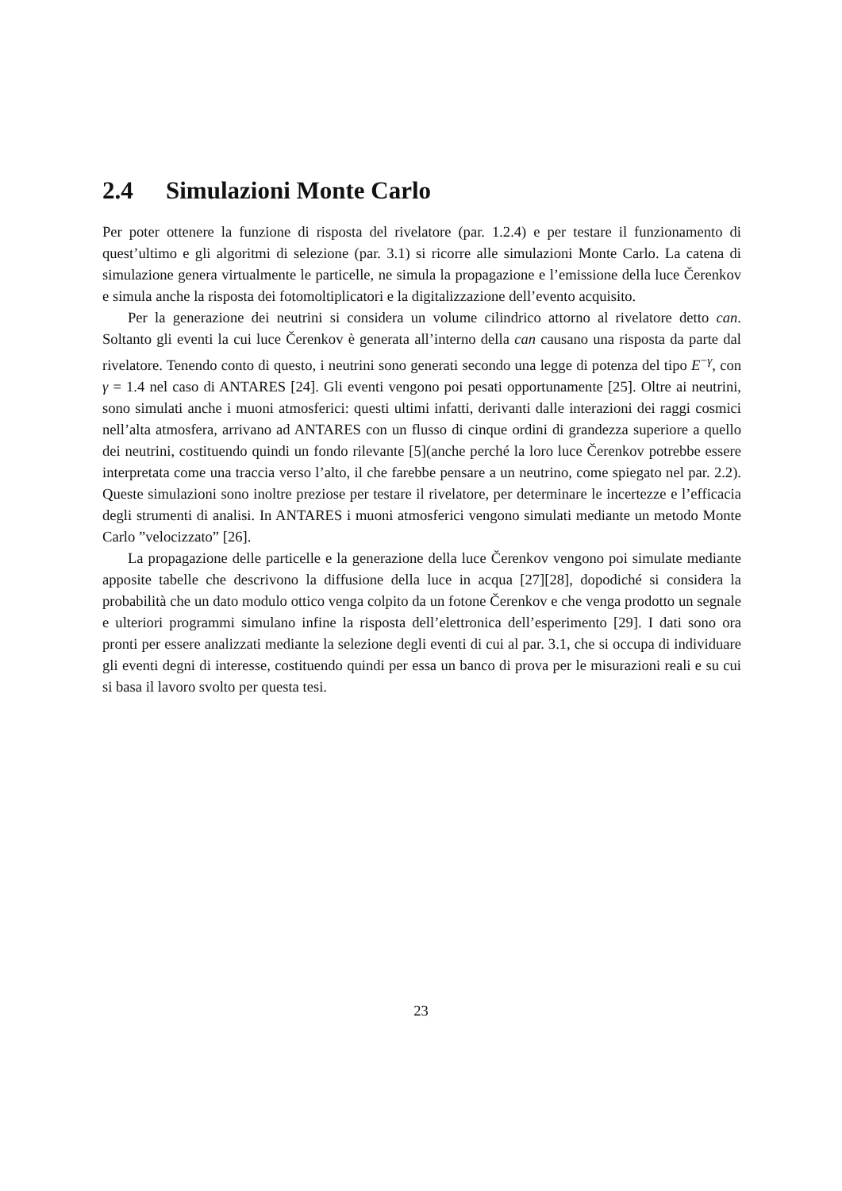2.4 Simulazioni Monte Carlo
Per poter ottenere la funzione di risposta del rivelatore (par. 1.2.4) e per testare il funzionamento di quest’ultimo e gli algoritmi di selezione (par. 3.1) si ricorre alle simulazioni Monte Carlo. La catena di simulazione genera virtualmente le particelle, ne simula la propagazione e l’emissione della luce Čerenkov e simula anche la risposta dei fotomoltiplicatori e la digitalizzazione dell’evento acquisito.
Per la generazione dei neutrini si considera un volume cilindrico attorno al rivelatore detto can. Soltanto gli eventi la cui luce Čerenkov è generata all’interno della can causano una risposta da parte dal rivelatore. Tenendo conto di questo, i neutrini sono generati secondo una legge di potenza del tipo E<sup>−γ</sup>, con γ = 1.4 nel caso di ANTARES [24]. Gli eventi vengono poi pesati opportunamente [25]. Oltre ai neutrini, sono simulati anche i muoni atmosferici: questi ultimi infatti, derivanti dalle interazioni dei raggi cosmici nell’alta atmosfera, arrivano ad ANTARES con un flusso di cinque ordini di grandezza superiore a quello dei neutrini, costituendo quindi un fondo rilevante [5](anche perché la loro luce Čerenkov potrebbe essere interpretata come una traccia verso l’alto, il che farebbe pensare a un neutrino, come spiegato nel par. 2.2). Queste simulazioni sono inoltre preziose per testare il rivelatore, per determinare le incertezze e l’efficacia degli strumenti di analisi. In ANTARES i muoni atmosferici vengono simulati mediante un metodo Monte Carlo ”velocizzato” [26].
La propagazione delle particelle e la generazione della luce Čerenkov vengono poi simulate mediante apposite tabelle che descrivono la diffusione della luce in acqua [27][28], dopodiché si considera la probabilità che un dato modulo ottico venga colpito da un fotone Čerenkov e che venga prodotto un segnale e ulteriori programmi simulano infine la risposta dell’elettronica dell’esperimento [29]. I dati sono ora pronti per essere analizzati mediante la selezione degli eventi di cui al par. 3.1, che si occupa di individuare gli eventi degni di interesse, costituendo quindi per essa un banco di prova per le misurazioni reali e su cui si basa il lavoro svolto per questa tesi.
23